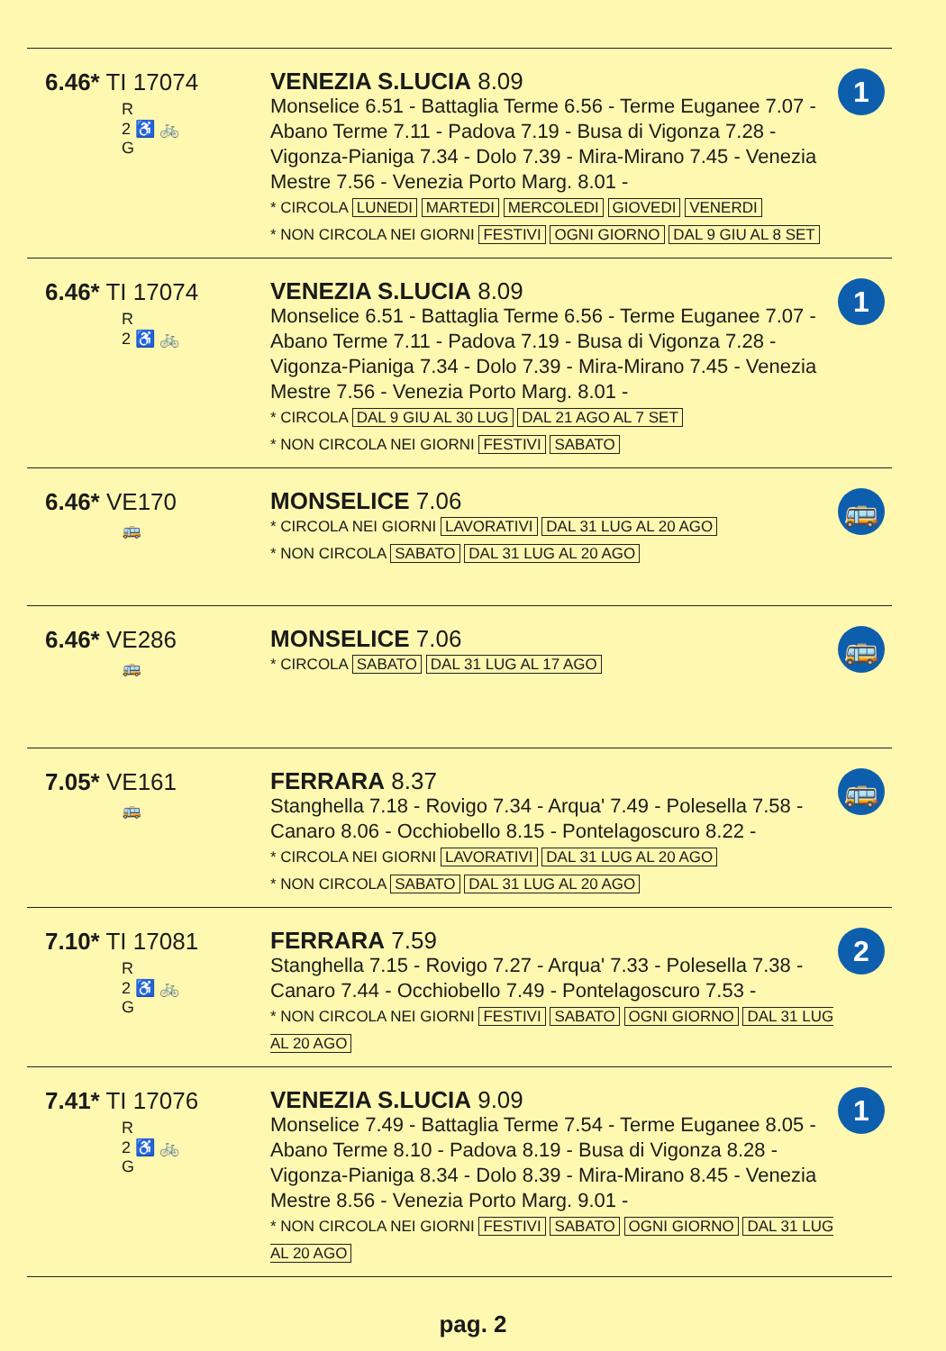| 6.46* TI 17074 R 2 ♿ 🚲 G | VENEZIA S.LUCIA 8.09 Monselice 6.51 - Battaglia Terme 6.56 - Terme Euganee 7.07 - Abano Terme 7.11 - Padova 7.19 - Busa di Vigonza 7.28 - Vigonza-Pianiga 7.34 - Dolo 7.39 - Mira-Mirano 7.45 - Venezia Mestre 7.56 - Venezia Porto Marg. 8.01 - * CIRCOLA LUNEDI MARTEDI MERCOLEDI GIOVEDI VENERDI * NON CIRCOLA NEI GIORNI FESTIVI OGNI GIORNO DAL 9 GIU AL 8 SET | 1 |
| 6.46* TI 17074 R 2 ♿ 🚲 | VENEZIA S.LUCIA 8.09 Monselice 6.51 - Battaglia Terme 6.56 - Terme Euganee 7.07 - Abano Terme 7.11 - Padova 7.19 - Busa di Vigonza 7.28 - Vigonza-Pianiga 7.34 - Dolo 7.39 - Mira-Mirano 7.45 - Venezia Mestre 7.56 - Venezia Porto Marg. 8.01 - * CIRCOLA DAL 9 GIU AL 30 LUG DAL 21 AGO AL 7 SET * NON CIRCOLA NEI GIORNI FESTIVI SABATO | 1 |
| 6.46* VE170 🚌 | MONSELICE 7.06 * CIRCOLA NEI GIORNI LAVORATIVI DAL 31 LUG AL 20 AGO * NON CIRCOLA SABATO DAL 31 LUG AL 20 AGO | 🚌 |
| 6.46* VE286 🚌 | MONSELICE 7.06 * CIRCOLA SABATO DAL 31 LUG AL 17 AGO | 🚌 |
| 7.05* VE161 🚌 | FERRARA 8.37 Stanghella 7.18 - Rovigo 7.34 - Arqua' 7.49 - Polesella 7.58 - Canaro 8.06 - Occhiobello 8.15 - Pontelagoscuro 8.22 - * CIRCOLA NEI GIORNI LAVORATIVI DAL 31 LUG AL 20 AGO * NON CIRCOLA SABATO DAL 31 LUG AL 20 AGO | 🚌 |
| 7.10* TI 17081 R 2 ♿ 🚲 G | FERRARA 7.59 Stanghella 7.15 - Rovigo 7.27 - Arqua' 7.33 - Polesella 7.38 - Canaro 7.44 - Occhiobello 7.49 - Pontelagoscuro 7.53 - * NON CIRCOLA NEI GIORNI FESTIVI SABATO OGNI GIORNO DAL 31 LUG AL 20 AGO | 2 |
| 7.41* TI 17076 R 2 ♿ 🚲 G | VENEZIA S.LUCIA 9.09 Monselice 7.49 - Battaglia Terme 7.54 - Terme Euganee 8.05 - Abano Terme 8.10 - Padova 8.19 - Busa di Vigonza 8.28 - Vigonza-Pianiga 8.34 - Dolo 8.39 - Mira-Mirano 8.45 - Venezia Mestre 8.56 - Venezia Porto Marg. 9.01 - * NON CIRCOLA NEI GIORNI FESTIVI SABATO OGNI GIORNO DAL 31 LUG AL 20 AGO | 1 |
pag. 2